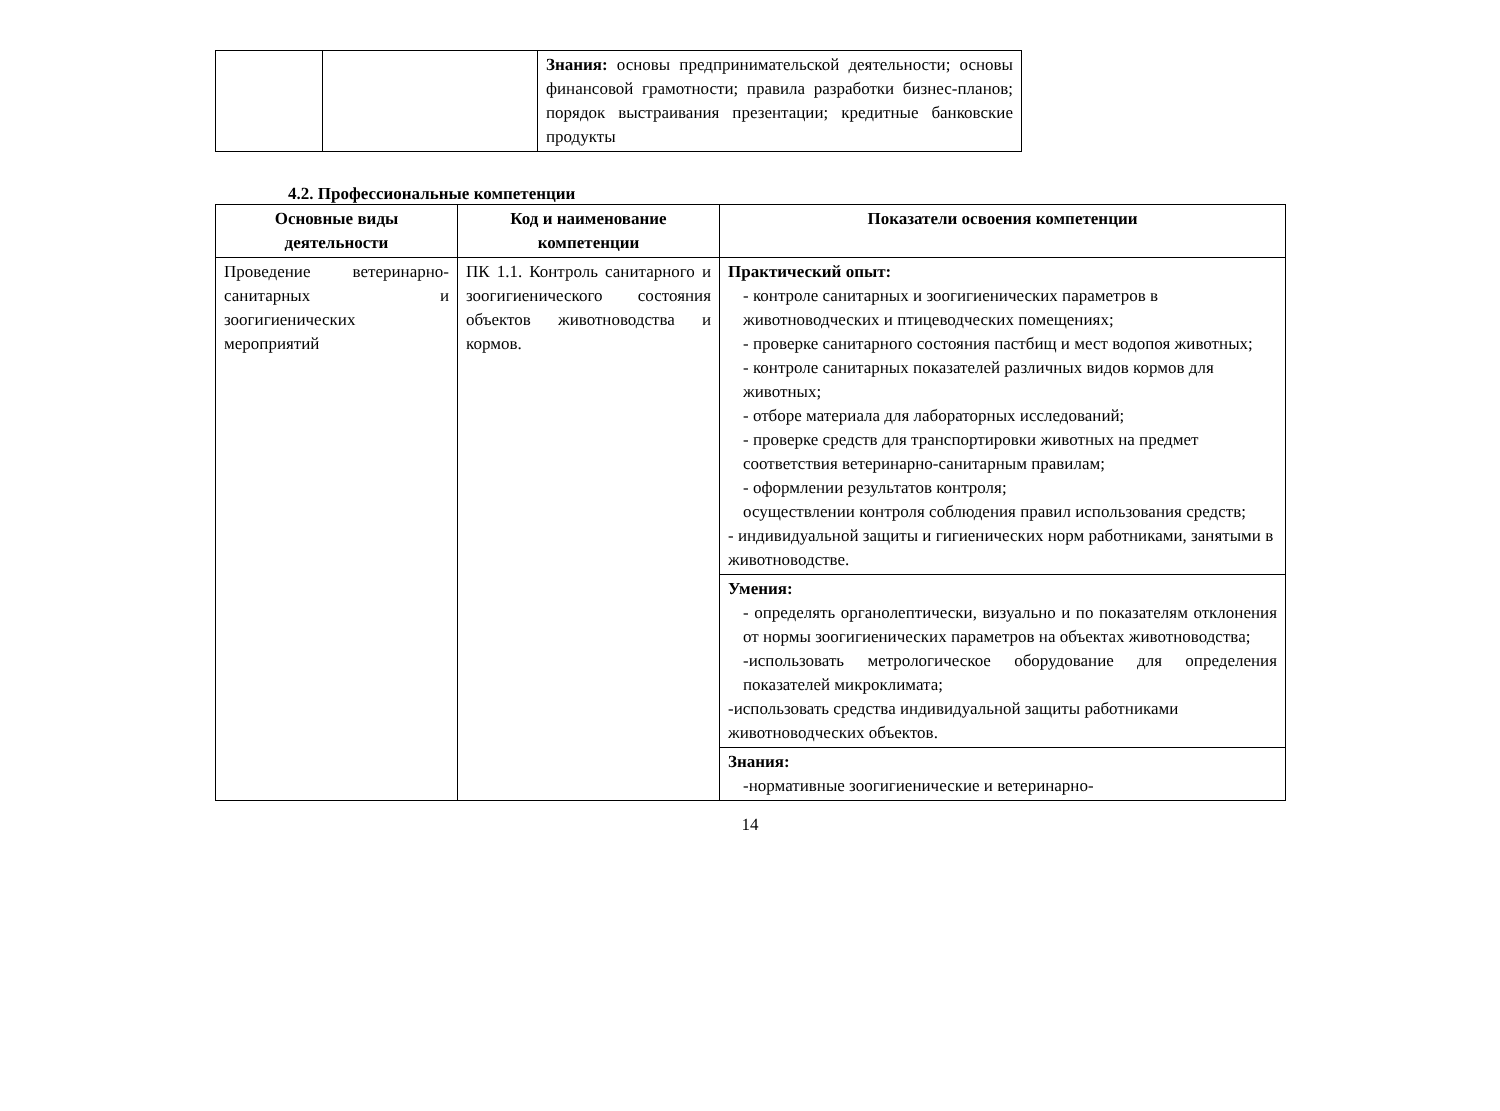| | | Знания: основы предпринимательской деятельности; основы финансовой грамотности; правила разработки бизнес-планов; порядок выстраивания презентации; кредитные банковские продукты |
4.2. Профессиональные компетенции
| Основные виды деятельности | Код и наименование компетенции | Показатели освоения компетенции |
| --- | --- | --- |
| Проведение ветеринарно-санитарных и зоогигиенических мероприятий | ПК 1.1. Контроль санитарного и зоогигиенического состояния объектов животноводства и кормов. | Практический опыт: - контроле санитарных и зоогигиенических параметров в животноводческих и птицеводческих помещениях; - проверке санитарного состояния пастбищ и мест водопоя животных; - контроле санитарных показателей различных видов кормов для животных; - отборе материала для лабораторных исследований; - проверке средств для транспортировки животных на предмет соответствия ветеринарно-санитарным правилам; - оформлении результатов контроля; осуществлении контроля соблюдения правил использования средств; - индивидуальной защиты и гигиенических норм работниками, занятыми в животноводстве. |
| | | Умения: - определять органолептически, визуально и по показателям отклонения от нормы зоогигиенических параметров на объектах животноводства; -использовать метрологическое оборудование для определения показателей микроклимата; -использовать средства индивидуальной защиты работниками животноводческих объектов. |
| | | Знания: -нормативные зоогигиенические и ветеринарно- |
14